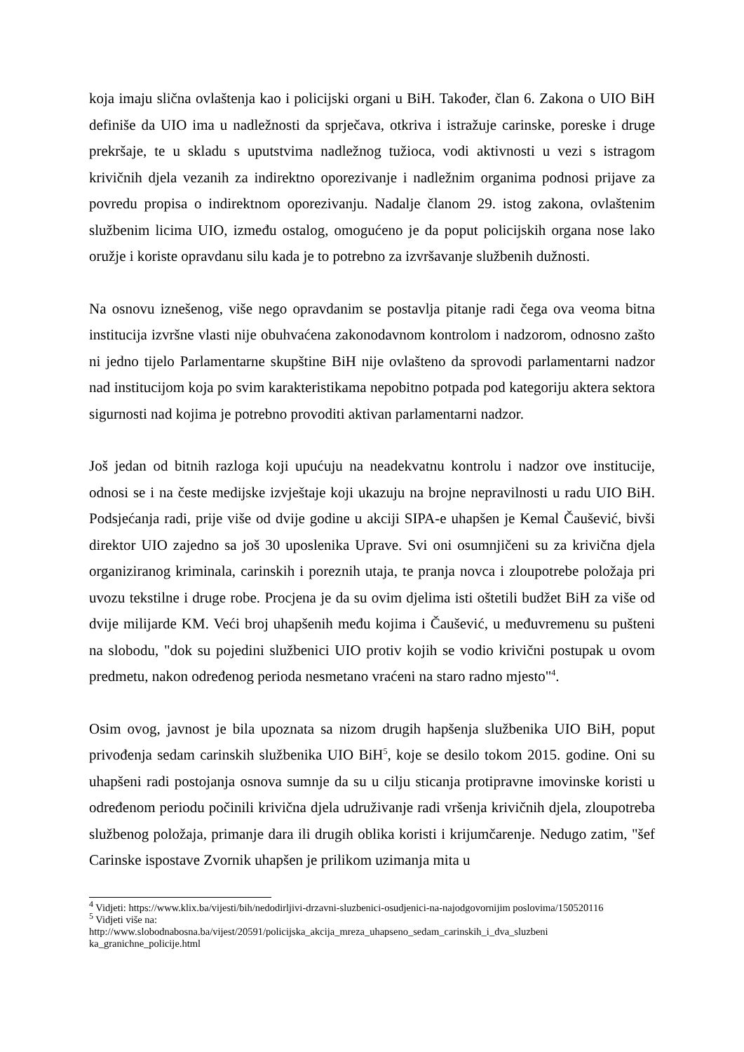koja imaju slična ovlaštenja kao i policijski organi u BiH. Također, član 6. Zakona o UIO BiH definiše da UIO ima u nadležnosti da sprječava, otkriva i istražuje carinske, poreske i druge prekršaje, te u skladu s uputstvima nadležnog tužioca, vodi aktivnosti u vezi s istragom krivičnih djela vezanih za indirektno oporezivanje i nadležnim organima podnosi prijave za povredu propisa o indirektnom oporezivanju. Nadalje članom 29. istog zakona, ovlaštenim službenim licima UIO, između ostalog, omogućeno je da poput policijskih organa nose lako oružje i koriste opravdanu silu kada je to potrebno za izvršavanje službenih dužnosti.
Na osnovu iznešenog, više nego opravdanim se postavlja pitanje radi čega ova veoma bitna institucija izvršne vlasti nije obuhvaćena zakonodavnom kontrolom i nadzorom, odnosno zašto ni jedno tijelo Parlamentarne skupštine BiH nije ovlašteno da sprovodi parlamentarni nadzor nad institucijom koja po svim karakteristikama nepobitno potpada pod kategoriju aktera sektora sigurnosti nad kojima je potrebno provoditi aktivan parlamentarni nadzor.
Još jedan od bitnih razloga koji upućuju na neadekvatnu kontrolu i nadzor ove institucije, odnosi se i na česte medijske izvještaje koji ukazuju na brojne nepravilnosti u radu UIO BiH. Podsjećanja radi, prije više od dvije godine u akciji SIPA-e uhapšen je Kemal Čaušević, bivši direktor UIO zajedno sa još 30 uposlenika Uprave. Svi oni osumnjičeni su za krivična djela organiziranog kriminala, carinskih i poreznih utaja, te pranja novca i zloupotrebe položaja pri uvozu tekstilne i druge robe. Procjena je da su ovim djelima isti oštetili budžet BiH za više od dvije milijarde KM. Veći broj uhapšenih među kojima i Čaušević, u međuvremenu su pušteni na slobodu, "dok su pojedini službenici UIO protiv kojih se vodio krivični postupak u ovom predmetu, nakon određenog perioda nesmetano vraćeni na staro radno mjesto"<sup>4</sup>.
Osim ovog, javnost je bila upoznata sa nizom drugih hapšenja službenika UIO BiH, poput privođenja sedam carinskih službenika UIO BiH<sup>5</sup>, koje se desilo tokom 2015. godine. Oni su uhapšeni radi postojanja osnova sumnje da su u cilju sticanja protipravne imovinske koristi u određenom periodu počinili krivična djela udruživanje radi vršenja krivičnih djela, zloupotreba službenog položaja, primanje dara ili drugih oblika koristi i krijumčarenje. Nedugo zatim, "šef Carinske ispostave Zvornik uhapšen je prilikom uzimanja mita u
<sup>4</sup> Vidjeti: https://www.klix.ba/vijesti/bih/nedodirljivi-drzavni-sluzbenici-osudjenici-na-najodgovornijim poslovima/150520116
<sup>5</sup> Vidjeti više na:
http://www.slobodnabosna.ba/vijest/20591/policijska_akcija_mreza_uhapseno_sedam_carinskih_i_dva_sluzbeni ka_granichne_policije.html